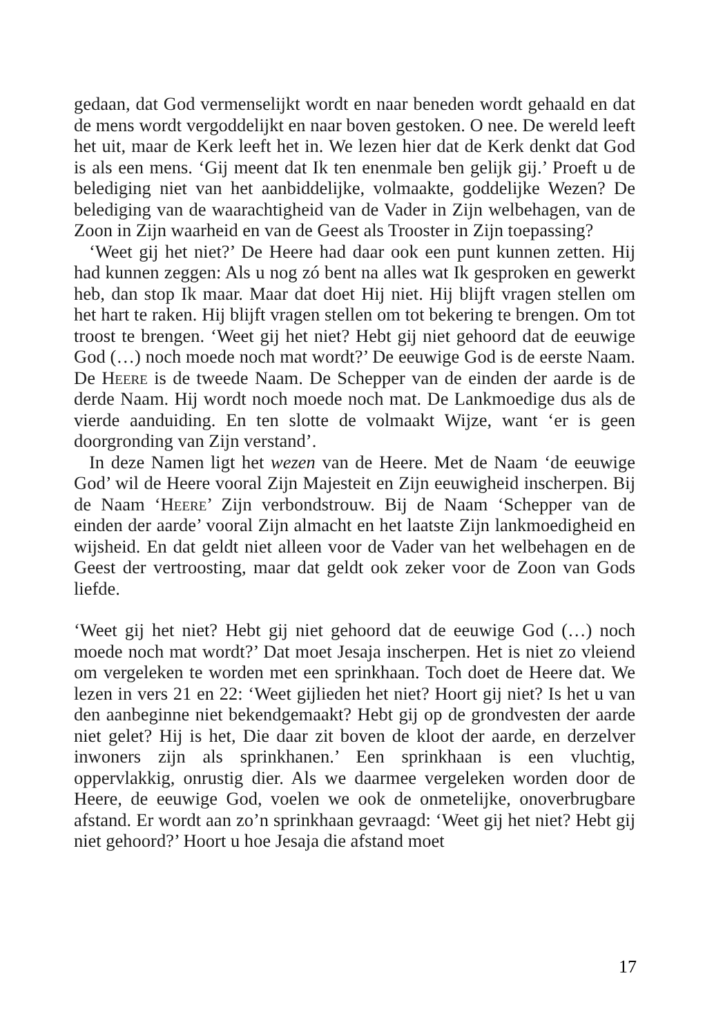gedaan, dat God vermenselijkt wordt en naar beneden wordt gehaald en dat de mens wordt vergoddelijkt en naar boven gestoken. O nee. De wereld leeft het uit, maar de Kerk leeft het in. We lezen hier dat de Kerk denkt dat God is als een mens. ‘Gij meent dat Ik ten enenmale ben gelijk gij.’ Proeft u de belediging niet van het aanbiddelijke, volmaakte, goddelijke Wezen? De belediging van de waarachtigheid van de Vader in Zijn welbehagen, van de Zoon in Zijn waarheid en van de Geest als Trooster in Zijn toepassing?
‘Weet gij het niet?’ De Heere had daar ook een punt kunnen zetten. Hij had kunnen zeggen: Als u nog zó bent na alles wat Ik gesproken en gewerkt heb, dan stop Ik maar. Maar dat doet Hij niet. Hij blijft vragen stellen om het hart te raken. Hij blijft vragen stellen om tot bekering te brengen. Om tot troost te brengen. ‘Weet gij het niet? Hebt gij niet gehoord dat de eeuwige God (…) noch moede noch mat wordt?’ De eeuwige God is de eerste Naam. De Heere is de tweede Naam. De Schepper van de einden der aarde is de derde Naam. Hij wordt noch moede noch mat. De Lankmoedige dus als de vierde aanduiding. En ten slotte de volmaakt Wijze, want ‘er is geen doorgronding van Zijn verstand’.
In deze Namen ligt het wezen van de Heere. Met de Naam ‘de eeuwige God’ wil de Heere vooral Zijn Majesteit en Zijn eeuwigheid inscherpen. Bij de Naam ‘Heere’ Zijn verbondstrouw. Bij de Naam ‘Schepper van de einden der aarde’ vooral Zijn almacht en het laatste Zijn lankmoedigheid en wijsheid. En dat geldt niet alleen voor de Vader van het welbehagen en de Geest der vertroosting, maar dat geldt ook zeker voor de Zoon van Gods liefde.
‘Weet gij het niet? Hebt gij niet gehoord dat de eeuwige God (…) noch moede noch mat wordt?’ Dat moet Jesaja inscherpen. Het is niet zo vleiend om vergeleken te worden met een sprinkhaan. Toch doet de Heere dat. We lezen in vers 21 en 22: ‘Weet gijlieden het niet? Hoort gij niet? Is het u van den aanbeginne niet bekendgemaakt? Hebt gij op de grondvesten der aarde niet gelet? Hij is het, Die daar zit boven de kloot der aarde, en derzelver inwoners zijn als sprinkhanen.’ Een sprinkhaan is een vluchtig, oppervlakkig, onrustig dier. Als we daarmee vergeleken worden door de Heere, de eeuwige God, voelen we ook de onmetelijke, onoverbrugbare afstand. Er wordt aan zo’n sprinkhaan gevraagd: ‘Weet gij het niet? Hebt gij niet gehoord?’ Hoort u hoe Jesaja die afstand moet
17